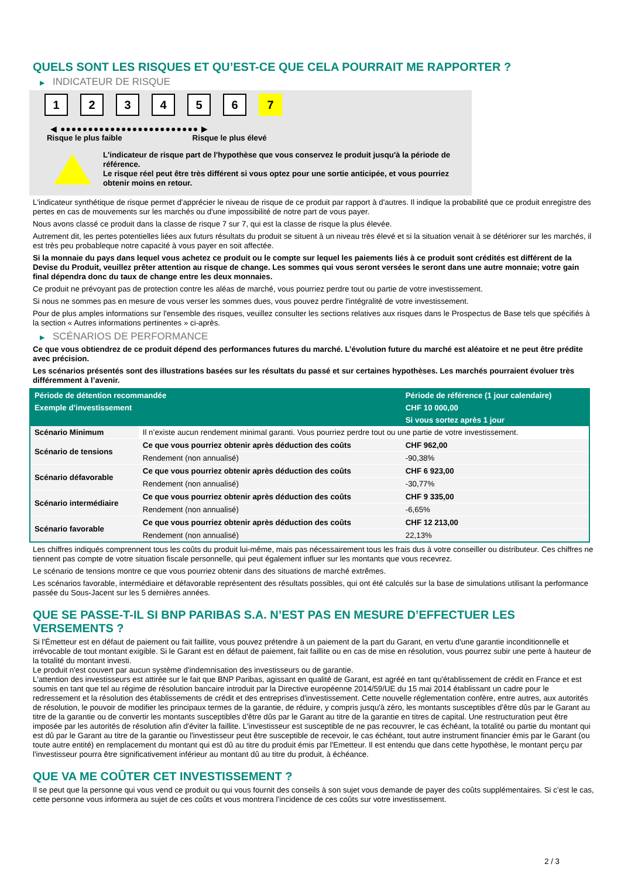QUELS SONT LES RISQUES ET QU’EST-CE QUE CELA POURRAIT ME RAPPORTER ?
▶ INDICATEUR DE RISQUE
1 2 3 4 5 6 7
◀ ●●●●●●●●●●●●●●●●●●●●●●●●● ▶
Risque le plus faible Risque le plus élevé
L'indicateur de risque part de l'hypothèse que vous conservez le produit jusqu'à la période de référence.
Le risque réel peut être très différent si vous optez pour une sortie anticipée, et vous pourriez obtenir moins en retour.
L'indicateur synthétique de risque permet d'apprécier le niveau de risque de ce produit par rapport à d'autres. Il indique la probabilité que ce produit enregistre des pertes en cas de mouvements sur les marchés ou d'une impossibilité de notre part de vous payer.
Nous avons classé ce produit dans la classe de risque 7 sur 7, qui est la classe de risque la plus élevée.
Autrement dit, les pertes potentielles liées aux futurs résultats du produit se situent à un niveau très élevé et si la situation venait à se détériorer sur les marchés, il est très peu probableque notre capacité à vous payer en soit affectée.
Si la monnaie du pays dans lequel vous achetez ce produit ou le compte sur lequel les paiements liés à ce produit sont crédités est différent de la Devise du Produit, veuillez prêter attention au risque de change. Les sommes qui vous seront versées le seront dans une autre monnaie; votre gain final dépendra donc du taux de change entre les deux monnaies.
Ce produit ne prévoyant pas de protection contre les aléas de marché, vous pourriez perdre tout ou partie de votre investissement.
Si nous ne sommes pas en mesure de vous verser les sommes dues, vous pouvez perdre l'intégralité de votre investissement.
Pour de plus amples informations sur l'ensemble des risques, veuillez consulter les sections relatives aux risques dans le Prospectus de Base tels que spécifiés à la section « Autres informations pertinentes » ci-après.
▶ SCÉNARIOS DE PERFORMANCE
Ce que vous obtiendrez de ce produit dépend des performances futures du marché. L’évolution future du marché est aléatoire et ne peut être prédite avec précision.
Les scénarios présentés sont des illustrations basées sur les résultats du passé et sur certaines hypothèses. Les marchés pourraient évoluer très différemment à l’avenir.
| Période de détention recommandée | | Période de référence (1 jour calendaire) |
| --- | --- | --- |
| Exemple d’investissement | | CHF 10 000,00 |
| | | Si vous sortez après 1 jour |
| Scénario Minimum | Il n’existe aucun rendement minimal garanti. Vous pourriez perdre tout ou une partie de votre investissement. | |
| Scénario de tensions | Ce que vous pourriez obtenir après déduction des coûts | CHF 962,00 |
| | Rendement (non annualisé) | -90,38% |
| Scénario défavorable | Ce que vous pourriez obtenir après déduction des coûts | CHF 6 923,00 |
| | Rendement (non annualisé) | -30,77% |
| Scénario intermédiaire | Ce que vous pourriez obtenir après déduction des coûts | CHF 9 335,00 |
| | Rendement (non annualisé) | -6,65% |
| Scénario favorable | Ce que vous pourriez obtenir après déduction des coûts | CHF 12 213,00 |
| | Rendement (non annualisé) | 22,13% |
Les chiffres indiqués comprennent tous les coûts du produit lui-même, mais pas nécessairement tous les frais dus à votre conseiller ou distributeur. Ces chiffres ne tiennent pas compte de votre situation fiscale personnelle, qui peut également influer sur les montants que vous recevrez.
Le scénario de tensions montre ce que vous pourriez obtenir dans des situations de marché extrêmes.
Les scénarios favorable, intermédiaire et défavorable représentent des résultats possibles, qui ont été calculés sur la base de simulations utilisant la performance passée du Sous-Jacent sur les 5 dernières années.
QUE SE PASSE-T-IL SI BNP PARIBAS S.A. N’EST PAS EN MESURE D’EFFECTUER LES VERSEMENTS ?
Si l'Émetteur est en défaut de paiement ou fait faillite, vous pouvez prétendre à un paiement de la part du Garant, en vertu d'une garantie inconditionnelle et irrévocable de tout montant exigible. Si le Garant est en défaut de paiement, fait faillite ou en cas de mise en résolution, vous pourrez subir une perte à hauteur de la totalité du montant investi.
Le produit n'est couvert par aucun système d'indemnisation des investisseurs ou de garantie.
L'attention des investisseurs est attirée sur le fait que BNP Paribas, agissant en qualité de Garant, est agréé en tant qu'établissement de crédit en France et est soumis en tant que tel au régime de résolution bancaire introduit par la Directive européenne 2014/59/UE du 15 mai 2014 établissant un cadre pour le redressement et la résolution des établissements de crédit et des entreprises d'investissement. Cette nouvelle réglementation confère, entre autres, aux autorités de résolution, le pouvoir de modifier les principaux termes de la garantie, de réduire, y compris jusqu'à zéro, les montants susceptibles d'être dûs par le Garant au titre de la garantie ou de convertir les montants susceptibles d'être dûs par le Garant au titre de la garantie en titres de capital. Une restructuration peut être imposée par les autorités de résolution afin d'éviter la faillite. L'investisseur est susceptible de ne pas recouvrer, le cas échéant, la totalité ou partie du montant qui est dû par le Garant au titre de la garantie ou l'investisseur peut être susceptible de recevoir, le cas échéant, tout autre instrument financier émis par le Garant (ou toute autre entité) en remplacement du montant qui est dû au titre du produit émis par l'Emetteur. Il est entendu que dans cette hypothèse, le montant perçu par l'investisseur pourra être significativement inférieur au montant dû au titre du produit, à échéance.
QUE VA ME COÛTER CET INVESTISSEMENT ?
Il se peut que la personne qui vous vend ce produit ou qui vous fournit des conseils à son sujet vous demande de payer des coûts supplémentaires. Si c’est le cas, cette personne vous informera au sujet de ces coûts et vous montrera l’incidence de ces coûts sur votre investissement.
2 / 3